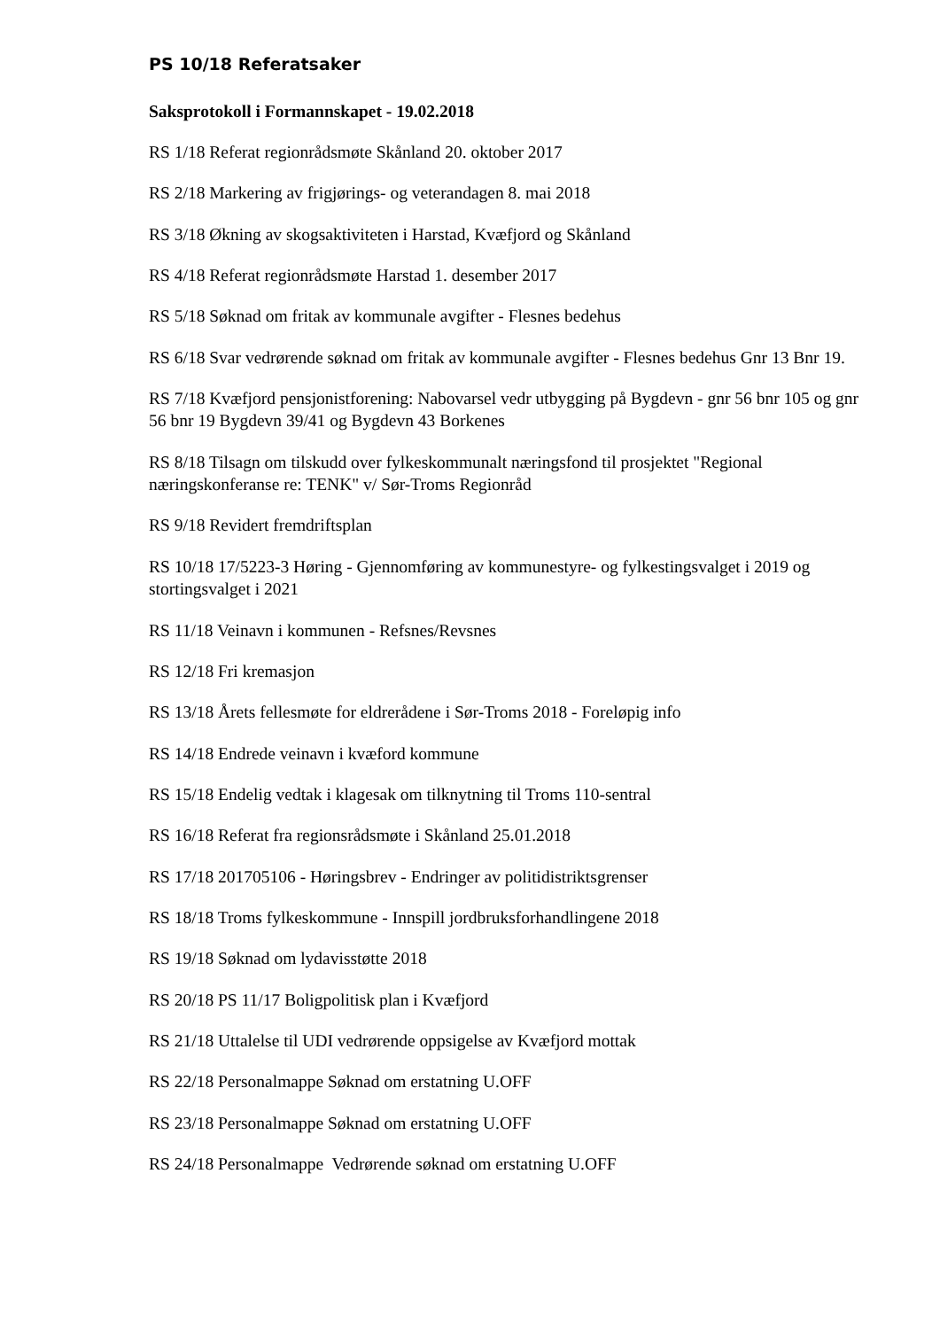PS 10/18 Referatsaker
Saksprotokoll i Formannskapet - 19.02.2018
RS 1/18 Referat regionrådsmøte Skånland 20. oktober 2017
RS 2/18 Markering av frigjørings- og veterandagen 8. mai 2018
RS 3/18 Økning av skogsaktiviteten i Harstad, Kvæfjord og Skånland
RS 4/18 Referat regionrådsmøte Harstad 1. desember 2017
RS 5/18 Søknad om fritak av kommunale avgifter - Flesnes bedehus
RS 6/18 Svar vedrørende søknad om fritak av kommunale avgifter - Flesnes bedehus Gnr 13 Bnr 19.
RS 7/18 Kvæfjord pensjonistforening: Nabovarsel vedr utbygging på Bygdevn - gnr 56 bnr 105 og gnr 56 bnr 19 Bygdevn 39/41 og Bygdevn 43 Borkenes
RS 8/18 Tilsagn om tilskudd over fylkeskommunalt næringsfond til prosjektet "Regional næringskonferanse re: TENK" v/ Sør-Troms Regionråd
RS 9/18 Revidert fremdriftsplan
RS 10/18 17/5223-3 Høring - Gjennomføring av kommunestyre- og fylkestingsvalget i 2019 og stortingsvalget i 2021
RS 11/18 Veinavn i kommunen - Refsnes/Revsnes
RS 12/18 Fri kremasjon
RS 13/18 Årets fellesmøte for eldrerådene i Sør-Troms 2018 - Foreløpig info
RS 14/18 Endrede veinavn i kvæford kommune
RS 15/18 Endelig vedtak i klagesak om tilknytning til Troms 110-sentral
RS 16/18 Referat fra regionsrådsmøte i Skånland 25.01.2018
RS 17/18 201705106 - Høringsbrev - Endringer av politidistriktsgrenser
RS 18/18 Troms fylkeskommune - Innspill jordbruksforhandlingene 2018
RS 19/18 Søknad om lydavisstøtte 2018
RS 20/18 PS 11/17 Boligpolitisk plan i Kvæfjord
RS 21/18 Uttalelse til UDI vedrørende oppsigelse av Kvæfjord mottak
RS 22/18 Personalmappe Søknad om erstatning U.OFF
RS 23/18 Personalmappe Søknad om erstatning U.OFF
RS 24/18 Personalmappe Vedrørende søknad om erstatning U.OFF